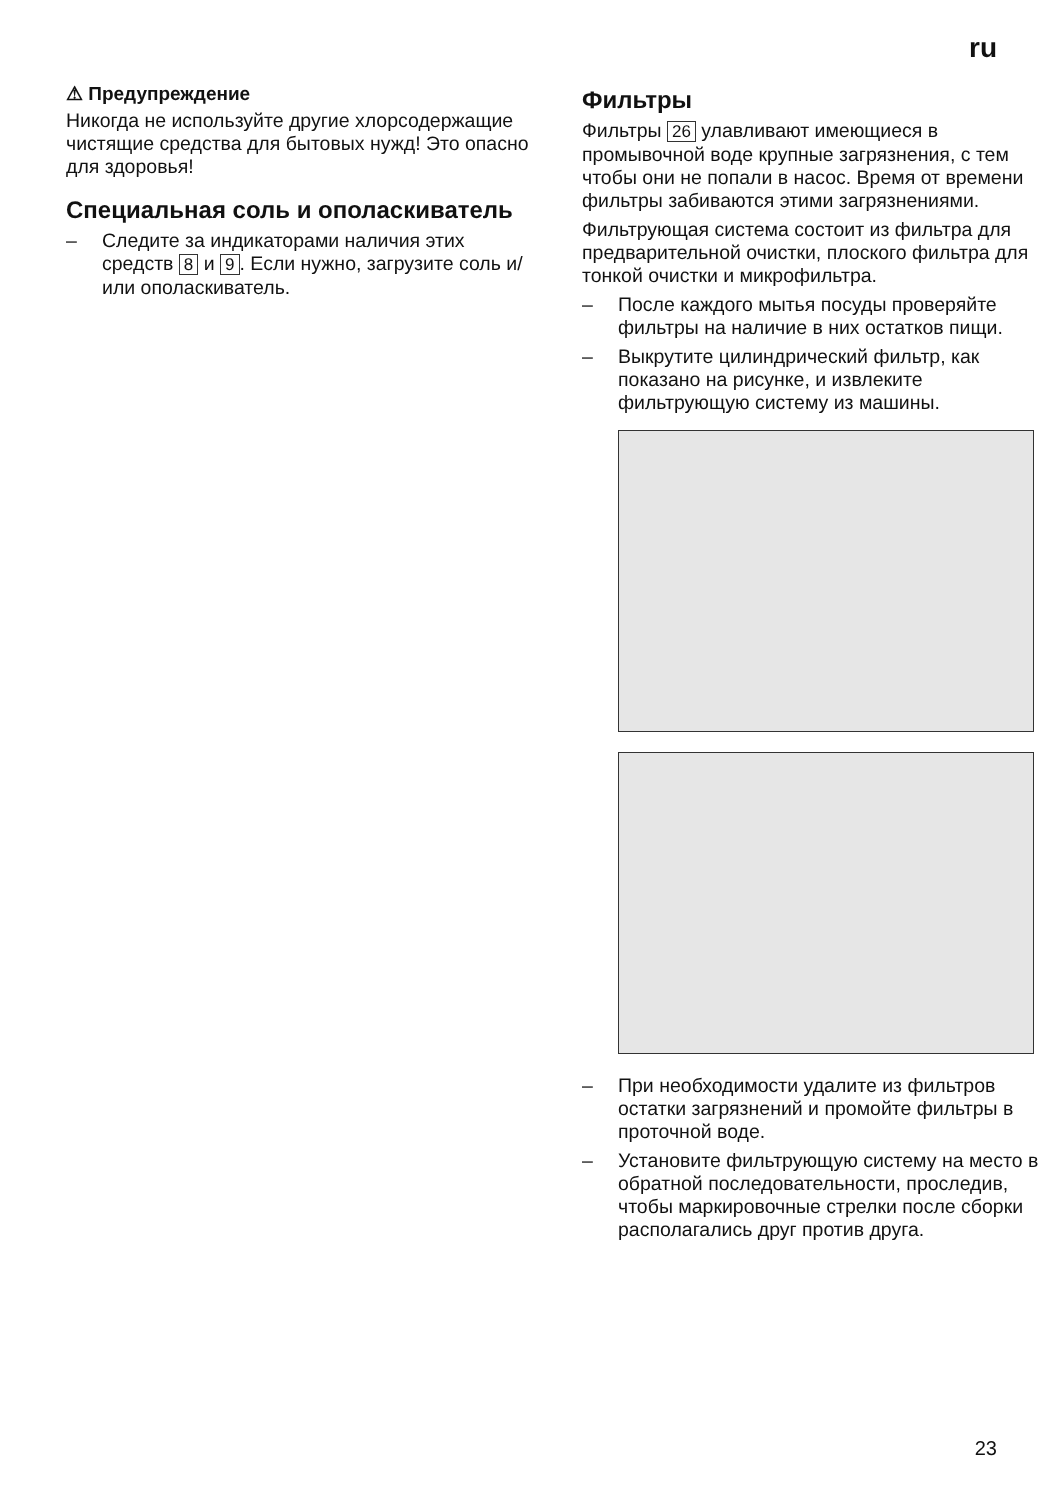ru
⚠ Предупреждение
Никогда не используйте другие хлорсодержащие чистящие средства для бытовых нужд! Это опасно для здоровья!
Специальная соль и ополаскиватель
– Следите за индикаторами наличия этих средств 8 и 9. Если нужно, загрузите соль и/или ополаскиватель.
Фильтры
Фильтры 26 улавливают имеющиеся в промывочной воде крупные загрязнения, с тем чтобы они не попали в насос. Время от времени фильтры забиваются этими загрязнениями.
Фильтрующая система состоит из фильтра для предварительной очистки, плоского фильтра для тонкой очистки и микрофильтра.
– После каждого мытья посуды проверяйте фильтры на наличие в них остатков пищи.
– Выкрутите цилиндрический фильтр, как показано на рисунке, и извлеките фильтрующую систему из машины.
– При необходимости удалите из фильтров остатки загрязнений и промойте фильтры в проточной воде.
– Установите фильтрующую систему на место в обратной последовательности, проследив, чтобы маркировочные стрелки после сборки располагались друг против друга.
23